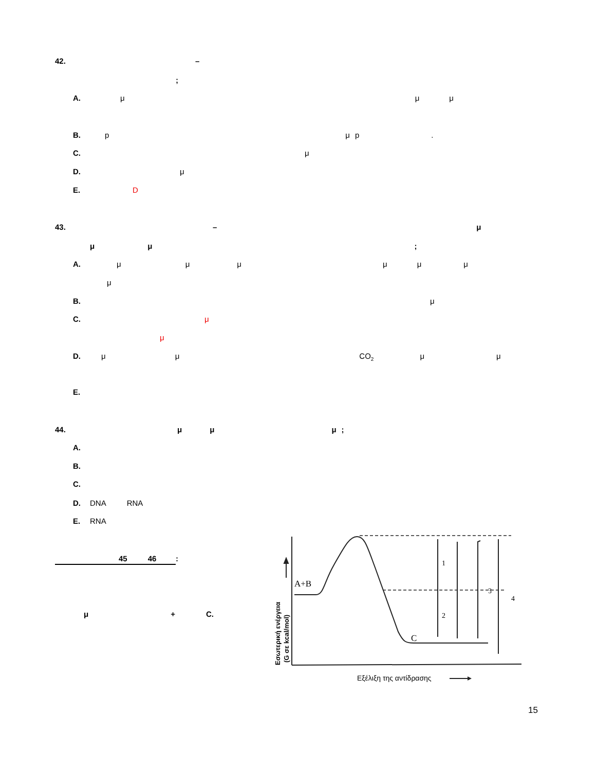42. –
;
A. μ μ μ
B. pμp.
C. μ
D. μ
E. D
43. – μ
μ μ;
A. μμμμμμ
μ
B. μ
C. μ
μ
D. μ μ CO<sub>2</sub> μ μ
E.
44. μμμ;
A.
B.
C.
D. DNA RNA
E. RNA
45 46:
μ + C.
A+B
C
1
2
3
4
Εξέλιξη της αντίδρασης
Εσωτερική ενέργεια
(G σε kcal/mol)
15